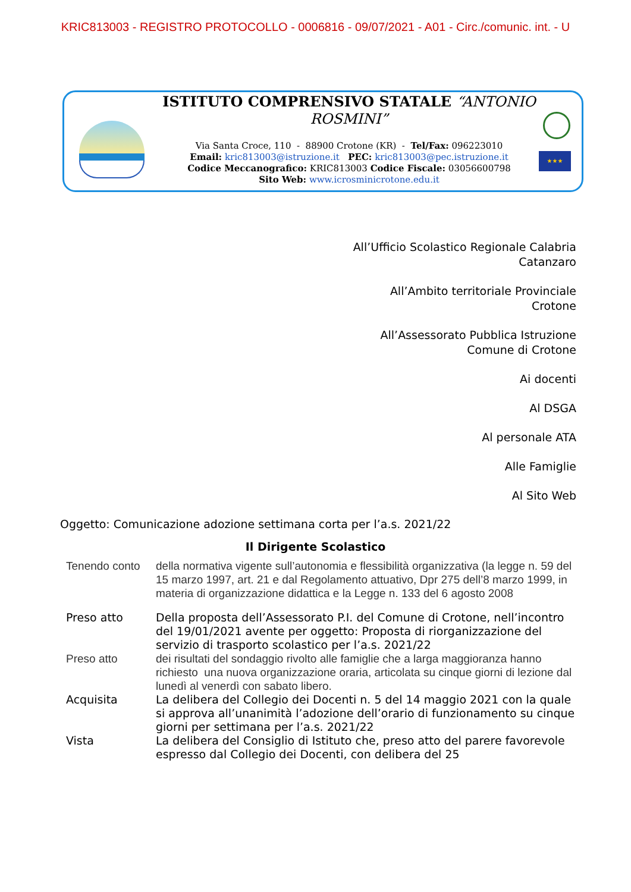KRIC813003 - REGISTRO PROTOCOLLO - 0006816 - 09/07/2021 - A01 - Circ./comunic. int. - U
ISTITUTO COMPRENSIVO STATALE “ANTONIO ROSMINI”
Via Santa Croce, 110 - 88900 Crotone (KR) - Tel/Fax: 096223010
Email: kric813003@istruzione.it PEC: kric813003@pec.istruzione.it
Codice Meccanografico: KRIC813003 Codice Fiscale: 03056600798
Sito Web: www.icrosminicrotone.edu.it
★★★
All’Ufficio Scolastico Regionale Calabria
Catanzaro
All’Ambito territoriale Provinciale
Crotone
All’Assessorato Pubblica Istruzione
Comune di Crotone
Ai docenti
Al DSGA
Al personale ATA
Alle Famiglie
Al Sito Web
Oggetto: Comunicazione adozione settimana corta per l’a.s. 2021/22
Il Dirigente Scolastico
Tenendo conto della normativa vigente sull’autonomia e flessibilità organizzativa (la legge n. 59 del 15 marzo 1997, art. 21 e dal Regolamento attuativo, Dpr 275 dell’8 marzo 1999, in materia di organizzazione didattica e la Legge n. 133 del 6 agosto 2008
Preso atto Della proposta dell’Assessorato P.I. del Comune di Crotone, nell’incontro del 19/01/2021 avente per oggetto: Proposta di riorganizzazione del servizio di trasporto scolastico per l’a.s. 2021/22
Preso atto dei risultati del sondaggio rivolto alle famiglie che a larga maggioranza hanno richiesto una nuova organizzazione oraria, articolata su cinque giorni di lezione dal lunedì al venerdì con sabato libero.
Acquisita La delibera del Collegio dei Docenti n. 5 del 14 maggio 2021 con la quale si approva all’unanimità l’adozione dell’orario di funzionamento su cinque giorni per settimana per l’a.s. 2021/22
Vista La delibera del Consiglio di Istituto che, preso atto del parere favorevole espresso dal Collegio dei Docenti, con delibera del 25